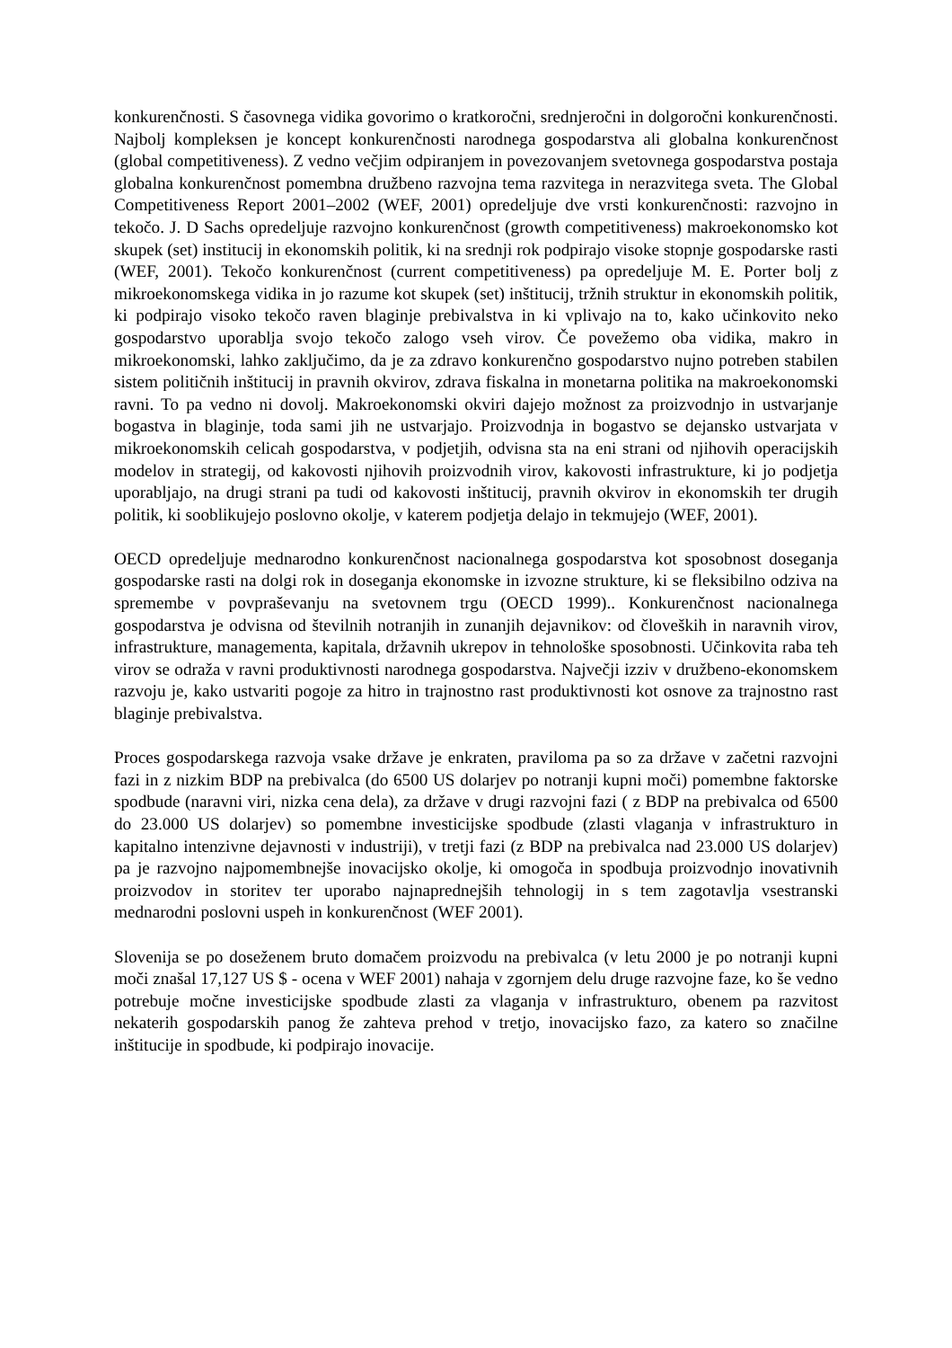konkurenčnosti. S časovnega vidika govorimo o kratkoročni, srednjeročni in dolgoročni konkurenčnosti. Najbolj kompleksen je koncept konkurenčnosti narodnega gospodarstva ali globalna konkurenčnost (global competitiveness). Z vedno večjim odpiranjem in povezovanjem svetovnega gospodarstva postaja globalna konkurenčnost pomembna družbeno razvojna tema razvitega in nerazvitega sveta. The Global Competitiveness Report 2001–2002 (WEF, 2001) opredeljuje dve vrsti konkurenčnosti: razvojno in tekočo. J. D Sachs opredeljuje razvojno konkurenčnost (growth competitiveness) makroekonomsko kot skupek (set) institucij in ekonomskih politik, ki na srednji rok podpirajo visoke stopnje gospodarske rasti (WEF, 2001). Tekočo konkurenčnost (current competitiveness) pa opredeljuje M. E. Porter bolj z mikroekonomskega vidika in jo razume kot skupek (set) inštitucij, tržnih struktur in ekonomskih politik, ki podpirajo visoko tekočo raven blaginje prebivalstva in ki vplivajo na to, kako učinkovito neko gospodarstvo uporablja svojo tekočo zalogo vseh virov. Če povežemo oba vidika, makro in mikroekonomski, lahko zaključimo, da je za zdravo konkurenčno gospodarstvo nujno potreben stabilen sistem političnih inštitucij in pravnih okvirov, zdrava fiskalna in monetarna politika na makroekonomski ravni. To pa vedno ni dovolj. Makroekonomski okviri dajejo možnost za proizvodnjo in ustvarjanje bogastva in blaginje, toda sami jih ne ustvarjajo. Proizvodnja in bogastvo se dejansko ustvarjata v mikroekonomskih celicah gospodarstva, v podjetjih, odvisna sta na eni strani od njihovih operacijskih modelov in strategij, od kakovosti njihovih proizvodnih virov, kakovosti infrastrukture, ki jo podjetja uporabljajo, na drugi strani pa tudi od kakovosti inštitucij, pravnih okvirov in ekonomskih ter drugih politik, ki sooblikujejo poslovno okolje, v katerem podjetja delajo in tekmujejo (WEF, 2001).
OECD opredeljuje mednarodno konkurenčnost nacionalnega gospodarstva kot sposobnost doseganja gospodarske rasti na dolgi rok in doseganja ekonomske in izvozne strukture, ki se fleksibilno odziva na spremembe v povpraševanju na svetovnem trgu (OECD 1999).. Konkurenčnost nacionalnega gospodarstva je odvisna od številnih notranjih in zunanjih dejavnikov: od človeških in naravnih virov, infrastrukture, managementa, kapitala, državnih ukrepov in tehnološke sposobnosti. Učinkovita raba teh virov se odraža v ravni produktivnosti narodnega gospodarstva. Največji izziv v družbeno-ekonomskem razvoju je, kako ustvariti pogoje za hitro in trajnostno rast produktivnosti kot osnove za trajnostno rast blaginje prebivalstva.
Proces gospodarskega razvoja vsake države je enkraten, praviloma pa so za države v začetni razvojni fazi in z nizkim BDP na prebivalca (do 6500 US dolarjev po notranji kupni moči) pomembne faktorske spodbude (naravni viri, nizka cena dela), za države v drugi razvojni fazi ( z BDP na prebivalca od 6500 do 23.000 US dolarjev) so pomembne investicijske spodbude (zlasti vlaganja v infrastrukturo in kapitalno intenzivne dejavnosti v industriji), v tretji fazi (z BDP na prebivalca nad 23.000 US dolarjev) pa je razvojno najpomembnejše inovacijsko okolje, ki omogoča in spodbuja proizvodnjo inovativnih proizvodov in storitev ter uporabo najnaprednejših tehnologij in s tem zagotavlja vsestranski mednarodni poslovni uspeh in konkurenčnost (WEF 2001).
Slovenija se po doseženem bruto domačem proizvodu na prebivalca (v letu 2000 je po notranji kupni moči znašal 17,127 US $ - ocena v WEF 2001) nahaja v zgornjem delu druge razvojne faze, ko še vedno potrebuje močne investicijske spodbude zlasti za vlaganja v infrastrukturo, obenem pa razvitost nekaterih gospodarskih panog že zahteva prehod v tretjo, inovacijsko fazo, za katero so značilne inštitucije in spodbude, ki podpirajo inovacije.